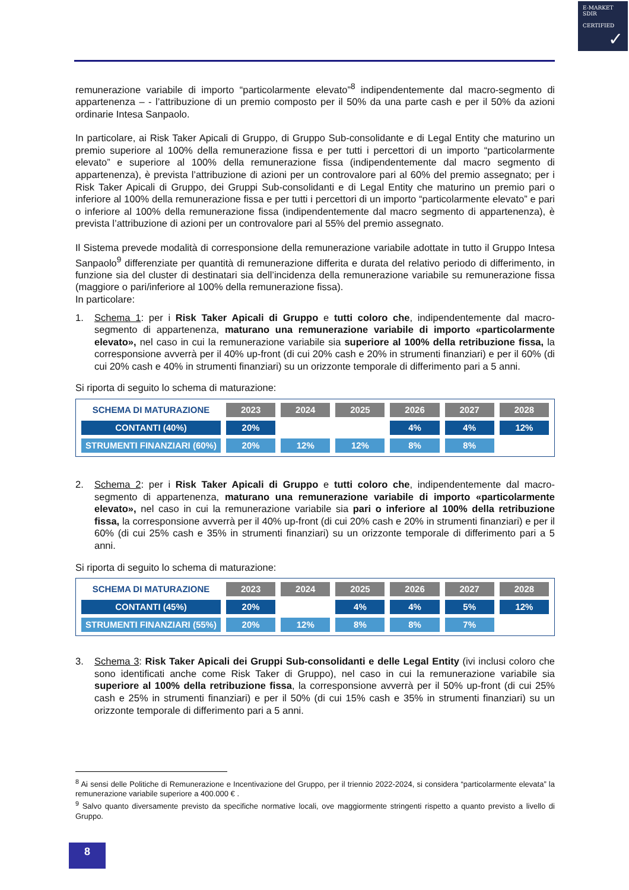E-MARKET
SDIR
CERTIFIED
✓
remunerazione variabile di importo “particolarmente elevato”<sup>8</sup> indipendentemente dal macro-segmento di appartenenza – - l’attribuzione di un premio composto per il 50% da una parte cash e per il 50% da azioni ordinarie Intesa Sanpaolo.
In particolare, ai Risk Taker Apicali di Gruppo, di Gruppo Sub-consolidante e di Legal Entity che maturino un premio superiore al 100% della remunerazione fissa e per tutti i percettori di un importo “particolarmente elevato” e superiore al 100% della remunerazione fissa (indipendentemente dal macro segmento di appartenenza), è prevista l’attribuzione di azioni per un controvalore pari al 60% del premio assegnato; per i Risk Taker Apicali di Gruppo, dei Gruppi Sub-consolidanti e di Legal Entity che maturino un premio pari o inferiore al 100% della remunerazione fissa e per tutti i percettori di un importo “particolarmente elevato” e pari o inferiore al 100% della remunerazione fissa (indipendentemente dal macro segmento di appartenenza), è prevista l’attribuzione di azioni per un controvalore pari al 55% del premio assegnato.
Il Sistema prevede modalità di corresponsione della remunerazione variabile adottate in tutto il Gruppo Intesa Sanpaolo<sup>9</sup> differenziate per quantità di remunerazione differita e durata del relativo periodo di differimento, in funzione sia del cluster di destinatari sia dell’incidenza della remunerazione variabile su remunerazione fissa (maggiore o pari/inferiore al 100% della remunerazione fissa).
In particolare:
1. Schema 1: per i Risk Taker Apicali di Gruppo e tutti coloro che, indipendentemente dal macro-segmento di appartenenza, maturano una remunerazione variabile di importo «particolarmente elevato», nel caso in cui la remunerazione variabile sia superiore al 100% della retribuzione fissa, la corresponsione avverrà per il 40% up-front (di cui 20% cash e 20% in strumenti finanziari) e per il 60% (di cui 20% cash e 40% in strumenti finanziari) su un orizzonte temporale di differimento pari a 5 anni.
Si riporta di seguito lo schema di maturazione:
| SCHEMA DI MATURAZIONE | 2023 | 2024 | 2025 | 2026 | 2027 | 2028 |
| --- | --- | --- | --- | --- | --- | --- |
| CONTANTI (40%) | 20% | | | 4% | 4% | 12% |
| STRUMENTI FINANZIARI (60%) | 20% | 12% | 12% | 8% | 8% | |
2. Schema 2: per i Risk Taker Apicali di Gruppo e tutti coloro che, indipendentemente dal macro-segmento di appartenenza, maturano una remunerazione variabile di importo «particolarmente elevato», nel caso in cui la remunerazione variabile sia pari o inferiore al 100% della retribuzione fissa, la corresponsione avverrà per il 40% up-front (di cui 20% cash e 20% in strumenti finanziari) e per il 60% (di cui 25% cash e 35% in strumenti finanziari) su un orizzonte temporale di differimento pari a 5 anni.
Si riporta di seguito lo schema di maturazione:
| SCHEMA DI MATURAZIONE | 2023 | 2024 | 2025 | 2026 | 2027 | 2028 |
| --- | --- | --- | --- | --- | --- | --- |
| CONTANTI (45%) | 20% | | 4% | 4% | 5% | 12% |
| STRUMENTI FINANZIARI (55%) | 20% | 12% | 8% | 8% | 7% | |
3. Schema 3: Risk Taker Apicali dei Gruppi Sub-consolidanti e delle Legal Entity (ivi inclusi coloro che sono identificati anche come Risk Taker di Gruppo), nel caso in cui la remunerazione variabile sia superiore al 100% della retribuzione fissa, la corresponsione avverrà per il 50% up-front (di cui 25% cash e 25% in strumenti finanziari) e per il 50% (di cui 15% cash e 35% in strumenti finanziari) su un orizzonte temporale di differimento pari a 5 anni.
<sup>8</sup> Ai sensi delle Politiche di Remunerazione e Incentivazione del Gruppo, per il triennio 2022-2024, si considera “particolarmente elevata” la remunerazione variabile superiore a 400.000 € .
<sup>9</sup> Salvo quanto diversamente previsto da specifiche normative locali, ove maggiormente stringenti rispetto a quanto previsto a livello di Gruppo.
8